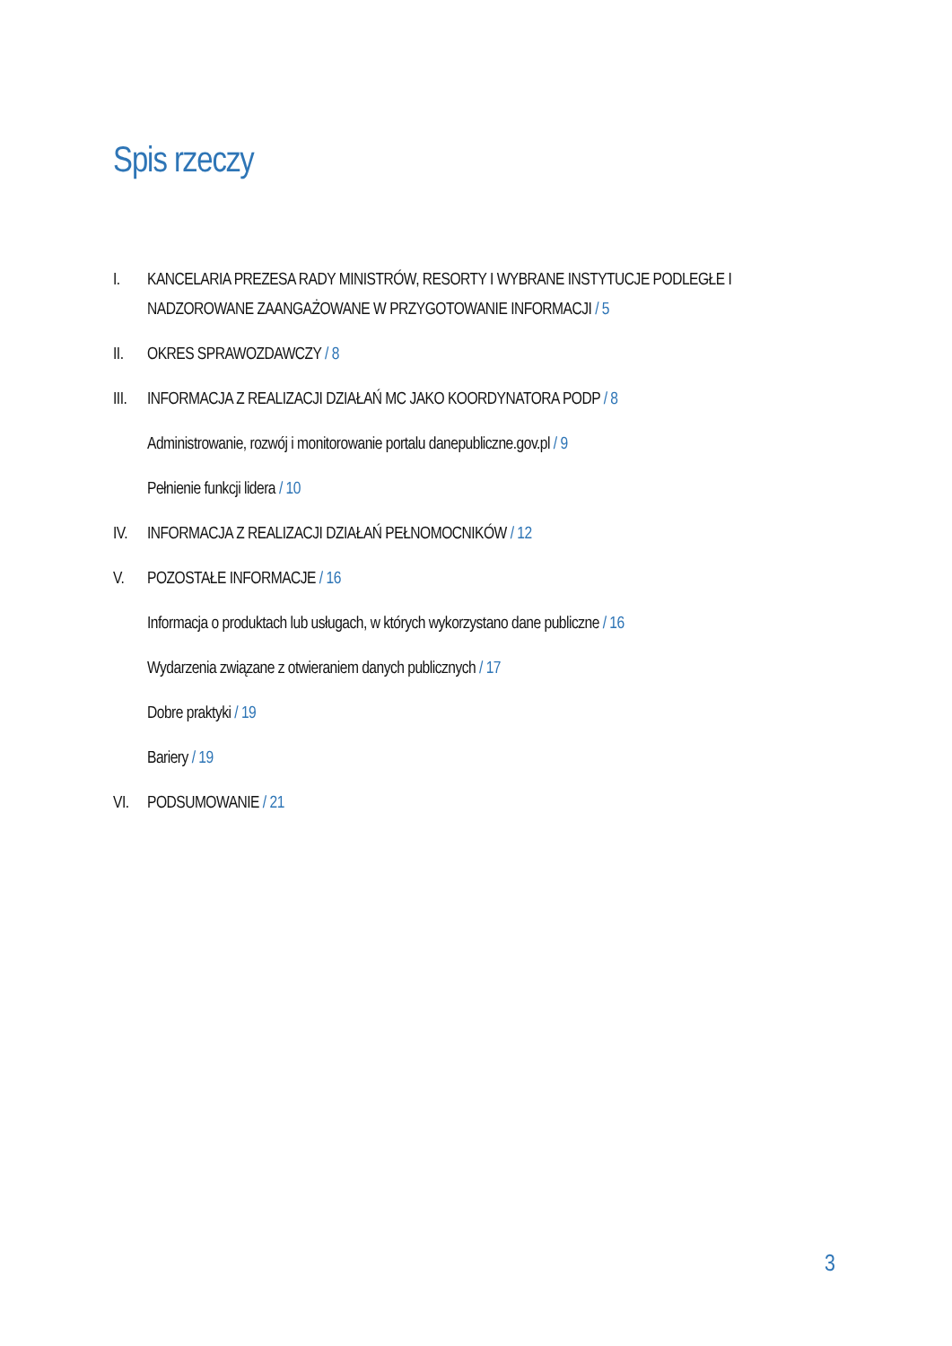Spis rzeczy
I. KANCELARIA PREZESA RADY MINISTRÓW, RESORTY I WYBRANE INSTYTUCJE PODLEGŁE I NADZOROWANE ZAANGAŻOWANE W PRZYGOTOWANIE INFORMACJI / 5
II. OKRES SPRAWOZDAWCZY / 8
III. INFORMACJA Z REALIZACJI DZIAŁAŃ MC JAKO KOORDYNATORA PODP / 8
Administrowanie, rozwój i monitorowanie portalu danepubliczne.gov.pl / 9
Pełnienie funkcji lidera / 10
IV. INFORMACJA Z REALIZACJI DZIAŁAŃ PEŁNOMOCNIKÓW / 12
V. POZOSTAŁE INFORMACJE / 16
Informacja o produktach lub usługach, w których wykorzystano dane publiczne / 16
Wydarzenia związane z otwieraniem danych publicznych / 17
Dobre praktyki / 19
Bariery / 19
VI. PODSUMOWANIE / 21
3